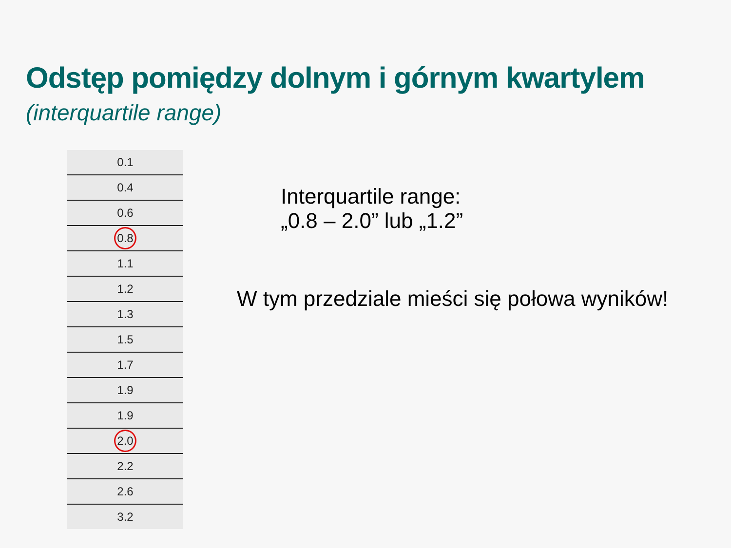Odstęp pomiędzy dolnym i górnym kwartylem
(interquartile range)
| 0.1 |
| 0.4 |
| 0.6 |
| 0.8 |
| 1.1 |
| 1.2 |
| 1.3 |
| 1.5 |
| 1.7 |
| 1.9 |
| 1.9 |
| 2.0 |
| 2.2 |
| 2.6 |
| 3.2 |
Interquartile range:
„0.8 – 2.0” lub „1.2”
W tym przedziale mieści się połowa wyników!